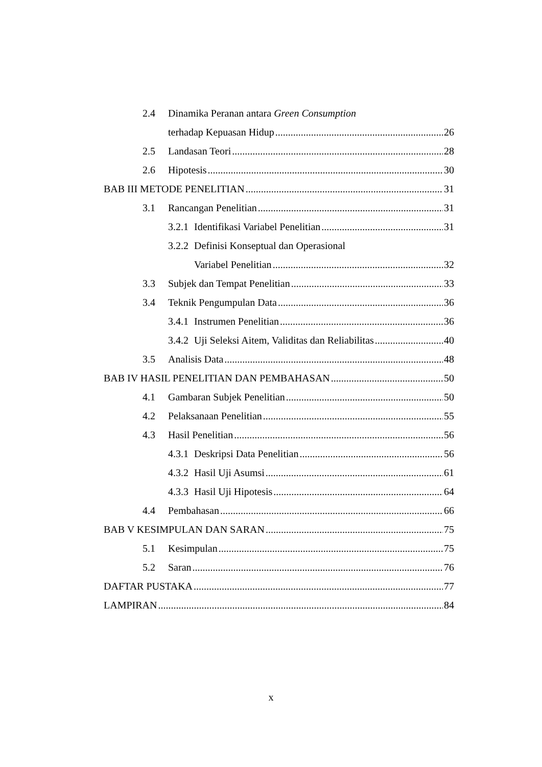2.4 Dinamika Peranan antara Green Consumption
terhadap Kepuasan Hidup 26
2.5 Landasan Teori 28
2.6 Hipotesis 30
BAB III METODE PENELITIAN 31
3.1 Rancangan Penelitian 31
3.2.1 Identifikasi Variabel Penelitian 31
3.2.2 Definisi Konseptual dan Operasional
Variabel Penelitian 32
3.3 Subjek dan Tempat Penelitian 33
3.4 Teknik Pengumpulan Data 36
3.4.1 Instrumen Penelitian 36
3.4.2 Uji Seleksi Aitem, Validitas dan Reliabilitas 40
3.5 Analisis Data 48
BAB IV HASIL PENELITIAN DAN PEMBAHASAN 50
4.1 Gambaran Subjek Penelitian 50
4.2 Pelaksanaan Penelitian 55
4.3 Hasil Penelitian 56
4.3.1 Deskripsi Data Penelitian 56
4.3.2 Hasil Uji Asumsi 61
4.3.3 Hasil Uji Hipotesis 64
4.4 Pembahasan 66
BAB V KESIMPULAN DAN SARAN 75
5.1 Kesimpulan 75
5.2 Saran 76
DAFTAR PUSTAKA 77
LAMPIRAN 84
x